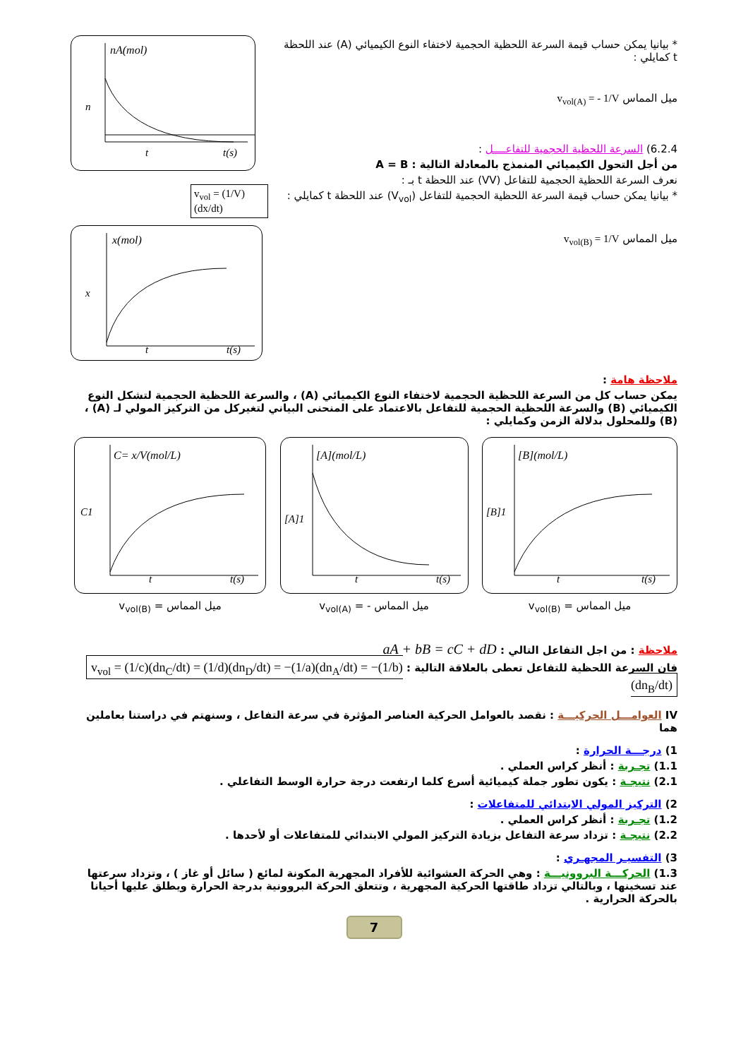nA(mol)
n
t
t(s)
v<sub>vol</sub> = (1/V)(dx/dt)
x(mol)
x
t
t(s)
* بيانيا يمكن حساب قيمة السرعة اللحظية الحجمية لاختفاء النوع الكيميائي (A) عند اللحظة t كمايلي :
ميل المماس v<sub>vol(A)</sub> = - 1/V
6.2.4) السرعة اللحظية الحجمية للتفاعــــل :
من أجل التحول الكيميائي المنمذج بالمعادلة التالية : A = B
نعرف السرعة اللحظية الحجمية للتفاعل (VV) عند اللحظة t بـ :
* بيانيا يمكن حساب قيمة السرعة اللحظية الحجمية للتفاعل (V<sub>vol</sub>) عند اللحظة t كمايلي :
ميل المماس v<sub>vol(B)</sub> = 1/V
ملاحظة هامة :
يمكن حساب كل من السرعة اللحظية الحجمية لاختفاء النوع الكيميائي (A) ، والسرعة اللحظية الحجمية لتشكل النوع الكيميائي (B) والسرعة اللحظية الحجمية للتفاعل بالاعتماد على المنحنى البياني لتغيركل من التركيز المولي لـ (A) ، (B) وللمحلول بدلالة الزمن وكمايلي :
C= x/V(mol/L)
C1
t
t(s)
v<sub>vol(B)</sub> = ميل المماس
[A](mol/L)
[A]1
t
t(s)
v<sub>vol(A)</sub> = - ميل المماس
[B](mol/L)
[B]1
t
t(s)
v<sub>vol(B)</sub> = ميل المماس
ملاحظة : من اجل التفاعل التالي : aA + bB = cC + dD
فان السرعة اللحظية للتفاعل تعطى بالعلاقة التالية : v<sub>vol</sub> = (1/c)(dn<sub>C</sub>/dt) = (1/d)(dn<sub>D</sub>/dt) = −(1/a)(dn<sub>A</sub>/dt) = −(1/b)(dn<sub>B</sub>/dt)
IV العوامـــل الحركيـــة : نقصد بالعوامل الحركية العناصر المؤثرة في سرعة التفاعل ، وسنهتم في دراستنا بعاملين هما
1) درجـــة الحرارة :
1.1) تجـربة : أنظر كراس العملي .
2.1) نتيجـة : يكون تطور جملة كيميائية أسرع كلما ارتفعت درجة حرارة الوسط التفاعلي .
2) التركيز المولي الابتدائي للمتفاعلات :
1.2) تجـربة : أنظر كراس العملي .
2.2) نتيجـة : تزداد سرعة التفاعل بزيادة التركيز المولي الابتدائي للمتفاعلات أو لأحدها .
3) التفسيـر المجهـري :
1.3) الحركـــة البروونيـــة : وهي الحركة العشوائية للأفراد المجهرية المكونة لمائع ( سائل أو غاز ) ، وتزداد سرعتها عند تسخينها ، وبالتالي تزداد طاقتها الحركية المجهرية ، وتتعلق الحركة البروونية بدرجة الحرارة ويطلق عليها أحيانا بالحركة الحرارية .
7